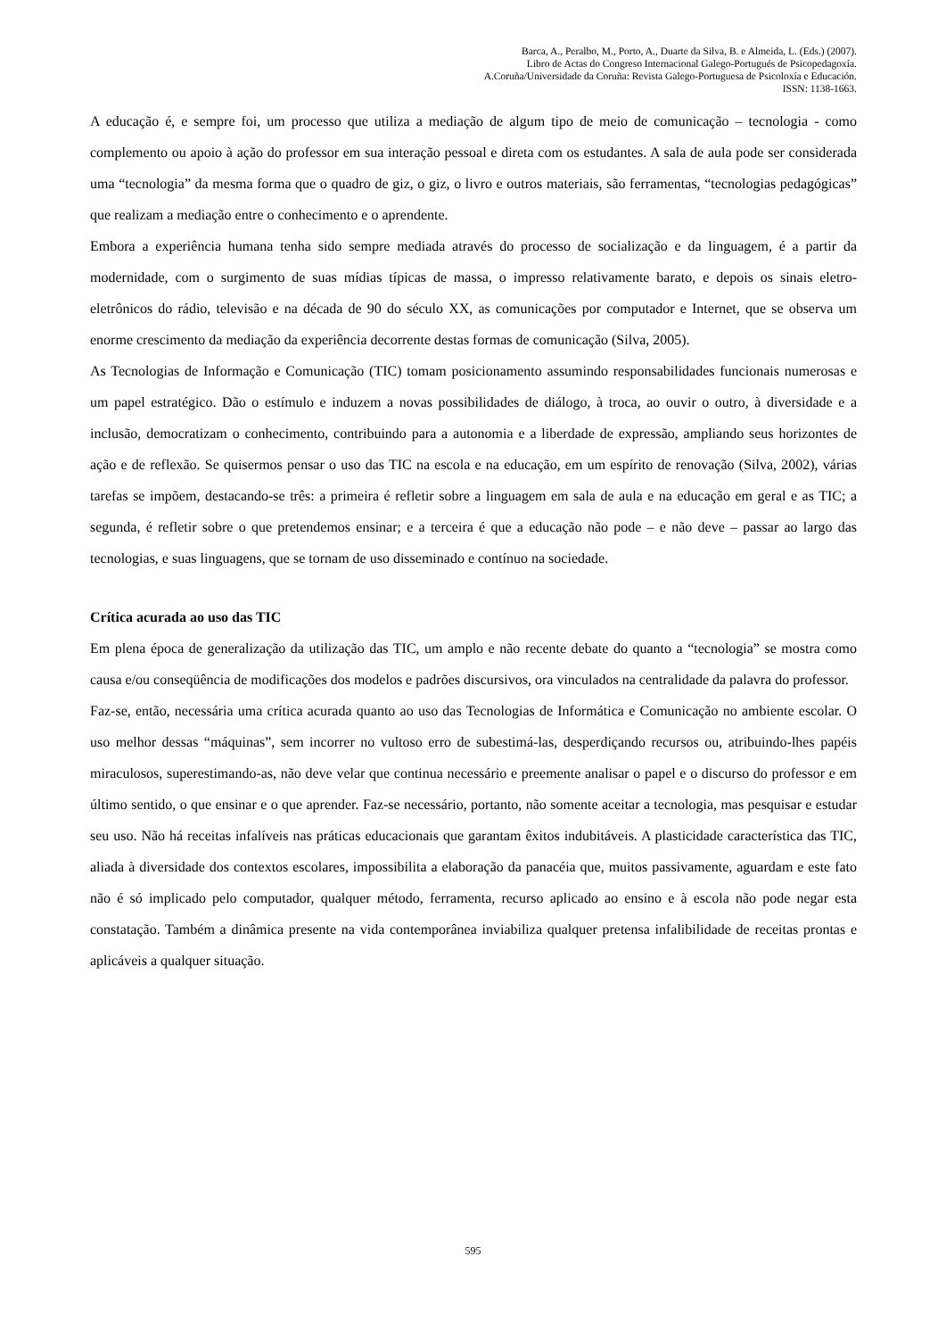Barca, A., Peralbo, M., Porto, A., Duarte da Silva, B. e Almeida, L. (Eds.) (2007).
Libro de Actas do Congreso Internacional Galego-Portugués de Psicopedagoxía.
A.Coruña/Universidade da Coruña: Revista Galego-Portuguesa de Psicoloxía e Educación.
ISSN: 1138-1663.
A educação é, e sempre foi, um processo que utiliza a mediação de algum tipo de meio de comunicação – tecnologia - como complemento ou apoio à ação do professor em sua interação pessoal e direta com os estudantes. A sala de aula pode ser considerada uma “tecnologia” da mesma forma que o quadro de giz, o giz, o livro e outros materiais, são ferramentas, “tecnologias pedagógicas” que realizam a mediação entre o conhecimento e o aprendente.
Embora a experiência humana tenha sido sempre mediada através do processo de socialização e da linguagem, é a partir da modernidade, com o surgimento de suas mídias típicas de massa, o impresso relativamente barato, e depois os sinais eletro-eletrônicos do rádio, televisão e na década de 90 do século XX, as comunicações por computador e Internet, que se observa um enorme crescimento da mediação da experiência decorrente destas formas de comunicação (Silva, 2005).
As Tecnologias de Informação e Comunicação (TIC) tomam posicionamento assumindo responsabilidades funcionais numerosas e um papel estratégico. Dão o estímulo e induzem a novas possibilidades de diálogo, à troca, ao ouvir o outro, à diversidade e a inclusão, democratizam o conhecimento, contribuindo para a autonomia e a liberdade de expressão, ampliando seus horizontes de ação e de reflexão. Se quisermos pensar o uso das TIC na escola e na educação, em um espírito de renovação (Silva, 2002), várias tarefas se impõem, destacando-se três: a primeira é refletir sobre a linguagem em sala de aula e na educação em geral e as TIC; a segunda, é refletir sobre o que pretendemos ensinar; e a terceira é que a educação não pode – e não deve – passar ao largo das tecnologias, e suas linguagens, que se tornam de uso disseminado e contínuo na sociedade.
Crítica acurada ao uso das TIC
Em plena época de generalização da utilização das TIC, um amplo e não recente debate do quanto a “tecnologia” se mostra como causa e/ou conseqüência de modificações dos modelos e padrões discursivos, ora vinculados na centralidade da palavra do professor.
Faz-se, então, necessária uma crítica acurada quanto ao uso das Tecnologias de Informática e Comunicação no ambiente escolar. O uso melhor dessas “máquinas”, sem incorrer no vultoso erro de subestimá-las, desperdiçando recursos ou, atribuindo-lhes papéis miraculosos, superestimando-as, não deve velar que continua necessário e preemente analisar o papel e o discurso do professor e em último sentido, o que ensinar e o que aprender. Faz-se necessário, portanto, não somente aceitar a tecnologia, mas pesquisar e estudar seu uso. Não há receitas infalíveis nas práticas educacionais que garantam êxitos indubitáveis. A plasticidade característica das TIC, aliada à diversidade dos contextos escolares, impossibilita a elaboração da panacéia que, muitos passivamente, aguardam e este fato não é só implicado pelo computador, qualquer método, ferramenta, recurso aplicado ao ensino e à escola não pode negar esta constatação. Também a dinâmica presente na vida contemporânea inviabiliza qualquer pretensa infalibilidade de receitas prontas e aplicáveis a qualquer situação.
595